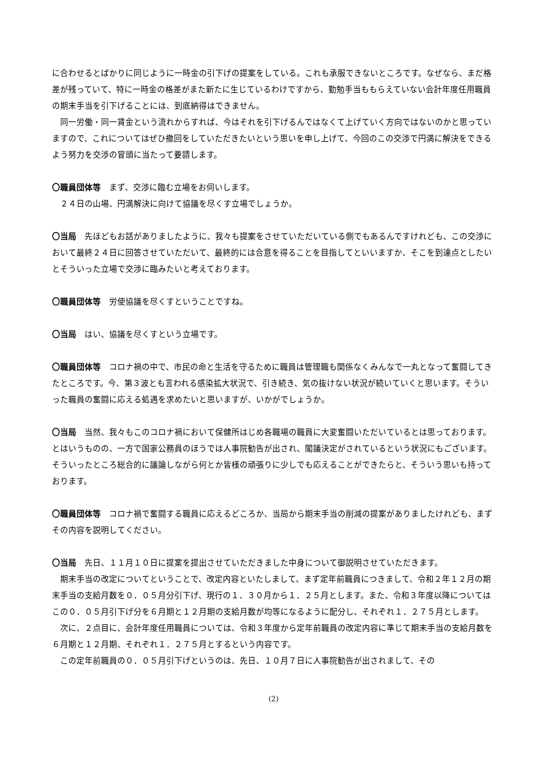に合わせるとばかりに同じように一時金の引下げの提案をしている。これも承服できないところです。なぜなら、まだ格差が残っていて、特に一時金の格差がまた新たに生じているわけですから、勤勉手当ももらえていない会計年度任用職員の期末手当を引下げることには、到底納得はできません。
同一労働・同一賃金という流れからすれば、今はそれを引下げるんではなくて上げていく方向ではないのかと思っていますので、これについてはぜひ撤回をしていただきたいという思いを申し上げて、今回のこの交渉で円満に解決をできるよう努力を交渉の冒頭に当たって要請します。
〇職員団体等　まず、交渉に臨む立場をお伺いします。
２４日の山場、円満解決に向けて協議を尽くす立場でしょうか。
〇当局　先ほどもお話がありましたように、我々も提案をさせていただいている側でもあるんですけれども、この交渉において最終２４日に回答させていただいて、最終的には合意を得ることを目指してといいますか、そこを到達点としたいとそういった立場で交渉に臨みたいと考えております。
〇職員団体等　労使協議を尽くすということですね。
〇当局　はい、協議を尽くすという立場です。
〇職員団体等　コロナ禍の中で、市民の命と生活を守るために職員は管理職も関係なくみんなで一丸となって奮闘してきたところです。今、第３波とも言われる感染拡大状況で、引き続き、気の抜けない状況が続いていくと思います。そういった職員の奮闘に応える処遇を求めたいと思いますが、いかがでしょうか。
〇当局　当然、我々もこのコロナ禍において保健所はじめ各職場の職員に大変奮闘いただいているとは思っております。とはいうものの、一方で国家公務員のほうでは人事院勧告が出され、閣議決定がされているという状況にもございます。そういったところ総合的に議論しながら何とか皆様の頑張りに少しでも応えることができたらと、そういう思いも持っております。
〇職員団体等　コロナ禍で奮闘する職員に応えるどころか、当局から期末手当の削減の提案がありましたけれども、まずその内容を説明してください。
〇当局　先日、１１月１０日に提案を提出させていただきました中身について御説明させていただきます。
期末手当の改定についてということで、改定内容といたしまして、まず定年前職員につきまして、令和２年１２月の期末手当の支給月数を０．０５月分引下げ、現行の１．３０月から１．２５月とします。また、令和３年度以降についてはこの０．０５月引下げ分を６月期と１２月期の支給月数が均等になるように配分し、それぞれ１．２７５月とします。
次に、２点目に、会計年度任用職員については、令和３年度から定年前職員の改定内容に準じて期末手当の支給月数を６月期と１２月期、それぞれ１．２７５月とするという内容です。
この定年前職員の０．０５月引下げというのは、先日、１０月７日に人事院勧告が出されまして、その
(2)